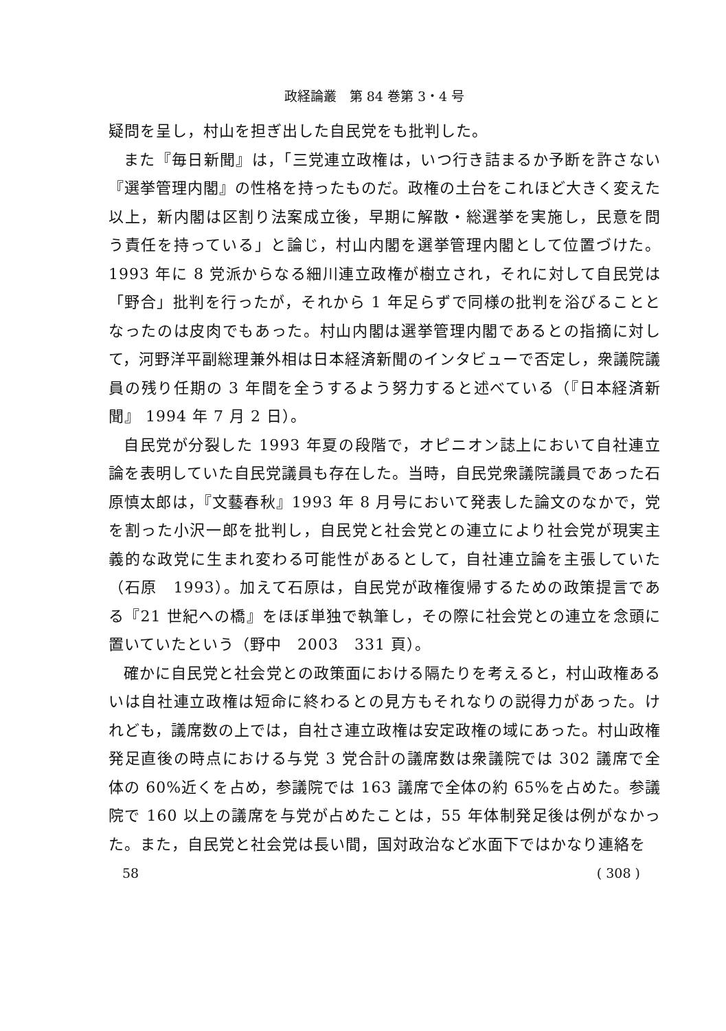政経論叢　第 84 巻第 3・4 号
疑問を呈し，村山を担ぎ出した自民党をも批判した。
また『毎日新聞』は，「三党連立政権は，いつ行き詰まるか予断を許さない『選挙管理内閣』の性格を持ったものだ。政権の土台をこれほど大きく変えた以上，新内閣は区割り法案成立後，早期に解散・総選挙を実施し，民意を問う責任を持っている」と論じ，村山内閣を選挙管理内閣として位置づけた。1993 年に 8 党派からなる細川連立政権が樹立され，それに対して自民党は「野合」批判を行ったが，それから 1 年足らずで同様の批判を浴びることとなったのは皮肉でもあった。村山内閣は選挙管理内閣であるとの指摘に対して，河野洋平副総理兼外相は日本経済新聞のインタビューで否定し，衆議院議員の残り任期の 3 年間を全うするよう努力すると述べている（『日本経済新聞』 1994 年 7 月 2 日）。
自民党が分裂した 1993 年夏の段階で，オピニオン誌上において自社連立論を表明していた自民党議員も存在した。当時，自民党衆議院議員であった石原慎太郎は，『文藝春秋』1993 年 8 月号において発表した論文のなかで，党を割った小沢一郎を批判し，自民党と社会党との連立により社会党が現実主義的な政党に生まれ変わる可能性があるとして，自社連立論を主張していた（石原　1993）。加えて石原は，自民党が政権復帰するための政策提言である『21 世紀への橋』をほぼ単独で執筆し，その際に社会党との連立を念頭に置いていたという（野中　2003　331 頁）。
確かに自民党と社会党との政策面における隔たりを考えると，村山政権あるいは自社連立政権は短命に終わるとの見方もそれなりの説得力があった。けれども，議席数の上では，自社さ連立政権は安定政権の域にあった。村山政権発足直後の時点における与党 3 党合計の議席数は衆議院では 302 議席で全体の 60%近くを占め，参議院では 163 議席で全体の約 65%を占めた。参議院で 160 以上の議席を与党が占めたことは，55 年体制発足後は例がなかった。また，自民党と社会党は長い間，国対政治など水面下ではかなり連絡を
58 ( 308 )